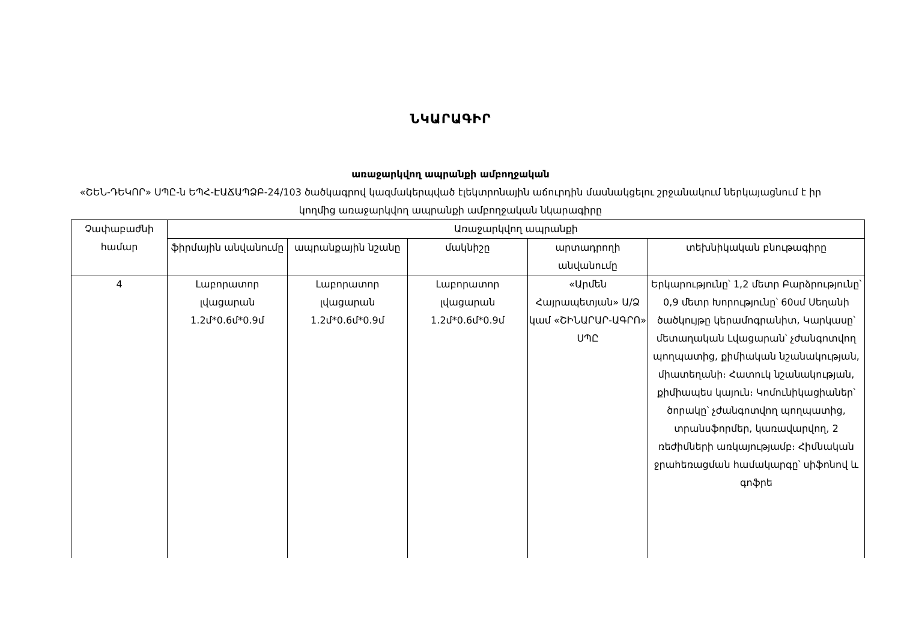ՆԿԱՐԱԳԻՐ
առաջարկվող ապրանքի ամբողջական
«ՇԵՆ-ԴԵԿՈՐ» ՍՊԸ-ն ԵՊՀ-ԷԱՃԱՊՁԲ-24/103 ծածկագրով կազմակերպված էլեկտրոնային աճուրդին մասնակցելու շրջանակում ներկայացնում է իր կողմից առաջարկվող ապրանքի ամբողջական նկարագիրը
| Չափաբաժնի համար | Առաջարկվող ապրանքի | | | | |
| --- | --- | --- | --- | --- | --- |
| | ֆիրմային անվանումը | ապրանքային նշանը | մակնիշը | արտադրողի անվանումը | տեխնիկական բնութագիրը |
| 4 | Լաբորատոր լվացարան 1.2մ*0.6մ*0.9մ | Լաբորատոր լվացարան 1.2մ*0.6մ*0.9մ | Լաբորատոր լվացարան 1.2մ*0.6մ*0.9մ | «Արմեն Հայրապետյան» Ա/Ձ կամ «ՇԻՆԱՐԱՐ-ԱԳՐՈ» ՍՊԸ | Երկարությունը՝ 1,2 մետր Բարձրությունը՝ 0,9 մետր Խորությունը՝ 60սմ Սեղանի ծածկույթը կերամոգրանիտ, Կարկասը՝ մետաղական Լվացարան՝ չժանգոտվող պողպատից, քիմիական նշանակության, միատեղանի։ Հատուկ նշանակության, քիմիապես կայուն։ Կոմունիկացիաներ՝ ծորակը՝ չժանգոտվող պողպատից, տրանսֆորմեր, կառավարվող, 2 ռեժիմների առկայությամբ։ Հիմնական ջրահեռացման համակարգը՝ սիֆոնով և գոֆրե |